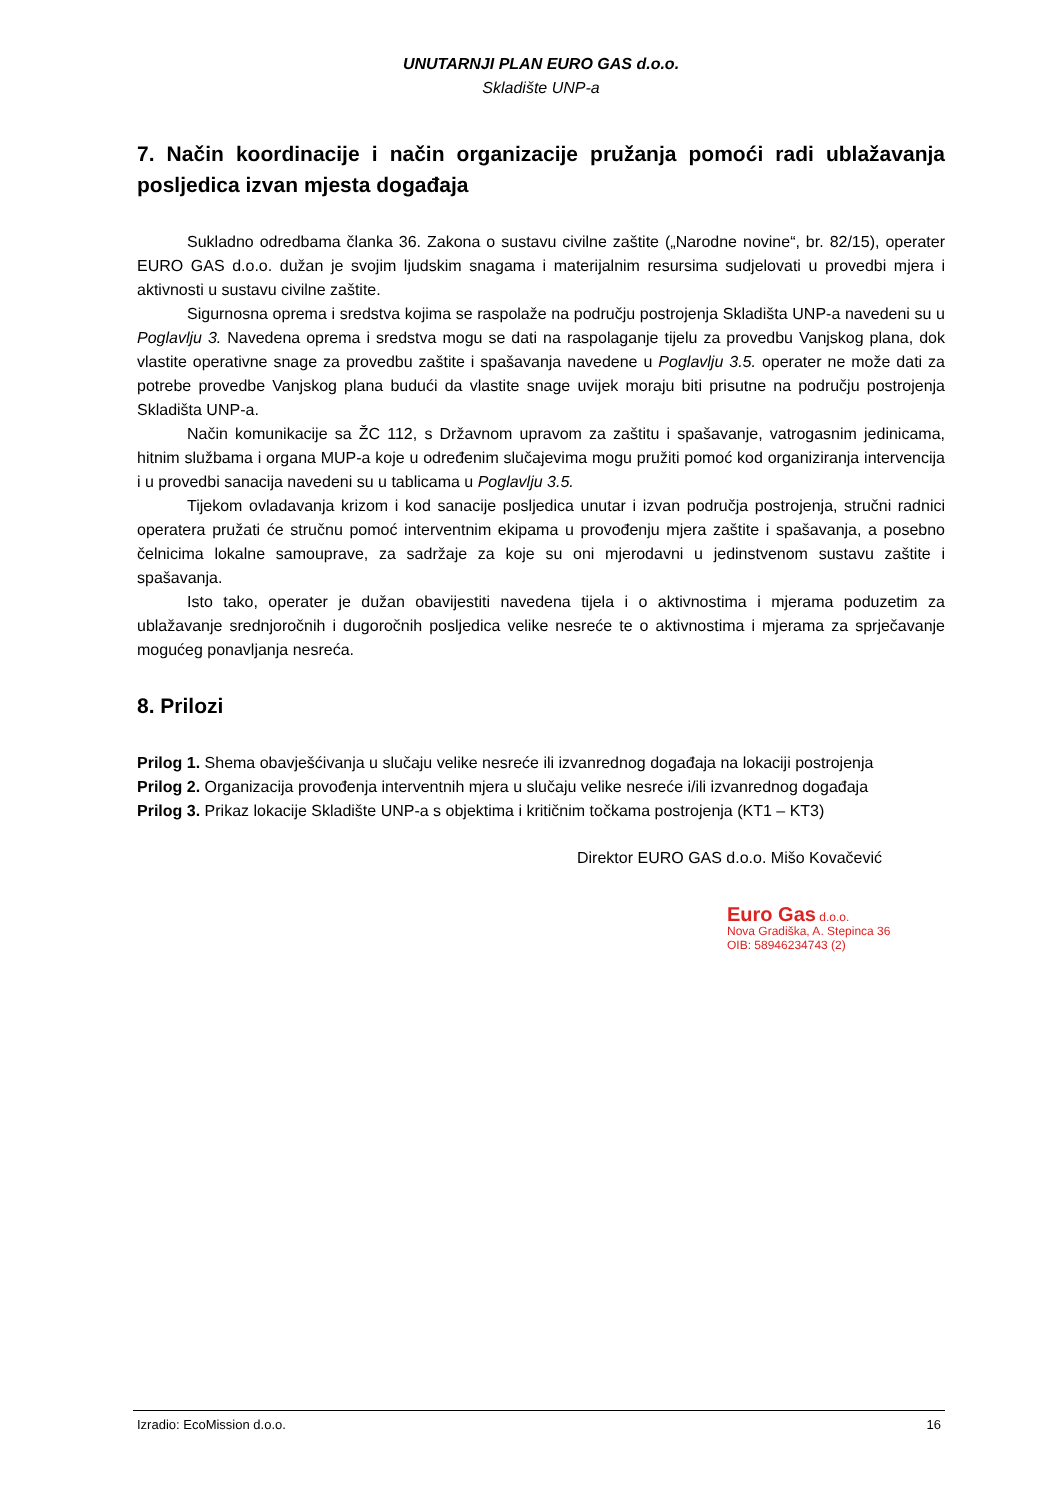UNUTARNJI PLAN EURO GAS d.o.o.
Skladište UNP-a
7. Način koordinacije i način organizacije pružanja pomoći radi ublažavanja posljedica izvan mjesta događaja
Sukladno odredbama članka 36. Zakona o sustavu civilne zaštite („Narodne novine“, br. 82/15), operater EURO GAS d.o.o. dužan je svojim ljudskim snagama i materijalnim resursima sudjelovati u provedbi mjera i aktivnosti u sustavu civilne zaštite.
Sigurnosna oprema i sredstva kojima se raspolaže na području postrojenja Skladišta UNP-a navedeni su u Poglavlju 3. Navedena oprema i sredstva mogu se dati na raspolaganje tijelu za provedbu Vanjskog plana, dok vlastite operativne snage za provedbu zaštite i spašavanja navedene u Poglavlju 3.5. operater ne može dati za potrebe provedbe Vanjskog plana budući da vlastite snage uvijek moraju biti prisutne na području postrojenja Skladišta UNP-a.
Način komunikacije sa ŽC 112, s Državnom upravom za zaštitu i spašavanje, vatrogasnim jedinicama, hitnim službama i organa MUP-a koje u određenim slučajevima mogu pružiti pomoć kod organiziranja intervencija i u provedbi sanacija navedeni su u tablicama u Poglavlju 3.5.
Tijekom ovladavanja krizom i kod sanacije posljedica unutar i izvan područja postrojenja, stručni radnici operatera pružati će stručnu pomoć interventnim ekipama u provođenju mjera zaštite i spašavanja, a posebno čelnicima lokalne samouprave, za sadržaje za koje su oni mjerodavni u jedinstvenom sustavu zaštite i spašavanja.
Isto tako, operater je dužan obavijestiti navedena tijela i o aktivnostima i mjerama poduzetim za ublažavanje srednjoročnih i dugoročnih posljedica velike nesreće te o aktivnostima i mjerama za sprječavanje mogućeg ponavljanja nesreća.
8. Prilozi
Prilog 1. Shema obavješćivanja u slučaju velike nesreće ili izvanrednog događaja na lokaciji postrojenja
Prilog 2. Organizacija provođenja interventnih mjera u slučaju velike nesreće i/ili izvanrednog događaja
Prilog 3. Prikaz lokacije Skladište UNP-a s objektima i kritičnim točkama postrojenja (KT1 – KT3)
Direktor EURO GAS d.o.o. Mišo Kovačević
Euro Gas d.o.o.
Nova Gradiška, A. Stepinca 36
OIB: 58946234743 (2)
Izradio: EcoMission d.o.o. 16